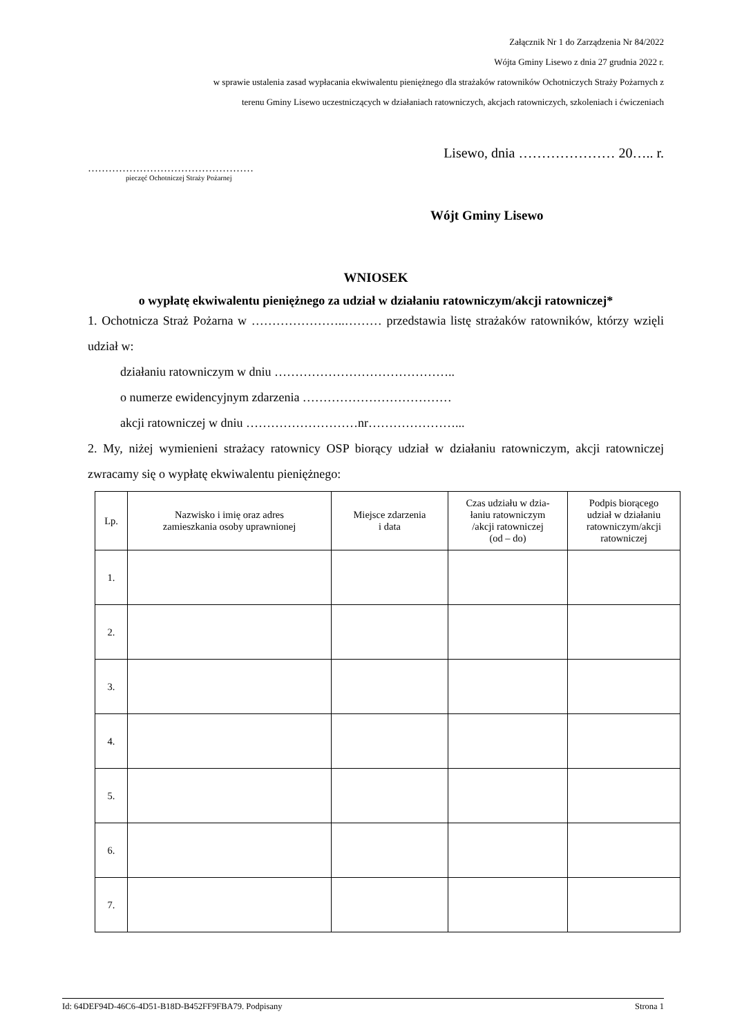Załącznik Nr 1 do Zarządzenia Nr 84/2022
Wójta Gminy Lisewo z dnia 27 grudnia 2022 r.
w sprawie ustalenia zasad wypłacania ekwiwalentu pieniężnego dla strażaków ratowników Ochotniczych Straży Pożarnych z
terenu Gminy Lisewo uczestniczących w działaniach ratowniczych, akcjach ratowniczych, szkoleniach i ćwiczeniach
Lisewo, dnia ………………… 20….. r.
…………………………………………
pieczęć Ochotniczej Straży Pożarnej
Wójt Gminy Lisewo
WNIOSEK
o wypłatę ekwiwalentu pieniężnego za udział w działaniu ratowniczym/akcji ratowniczej*
1. Ochotnicza Straż Pożarna w …………………..……… przedstawia listę strażaków ratowników, którzy wzięli udział w:
działaniu ratowniczym w dniu ……………………………………..
o numerze ewidencyjnym zdarzenia ………………………………
akcji ratowniczej w dniu ………………………nr…………………...
2. My, niżej wymienieni strażacy ratownicy OSP biorący udział w działaniu ratowniczym, akcji ratowniczej zwracamy się o wypłatę ekwiwalentu pieniężnego:
| Lp. | Nazwisko i imię oraz adres zamieszkania osoby uprawnionej | Miejsce zdarzenia i data | Czas udziału w dzia- łaniu ratowniczym /akcji ratowniczej (od – do) | Podpis biorącego udział w działaniu ratowniczym/akcji ratowniczej |
| --- | --- | --- | --- | --- |
| 1. | | | | |
| 2. | | | | |
| 3. | | | | |
| 4. | | | | |
| 5. | | | | |
| 6. | | | | |
| 7. | | | | |
Id: 64DEF94D-46C6-4D51-B18D-B452FF9FBA79. Podpisany Strona 1